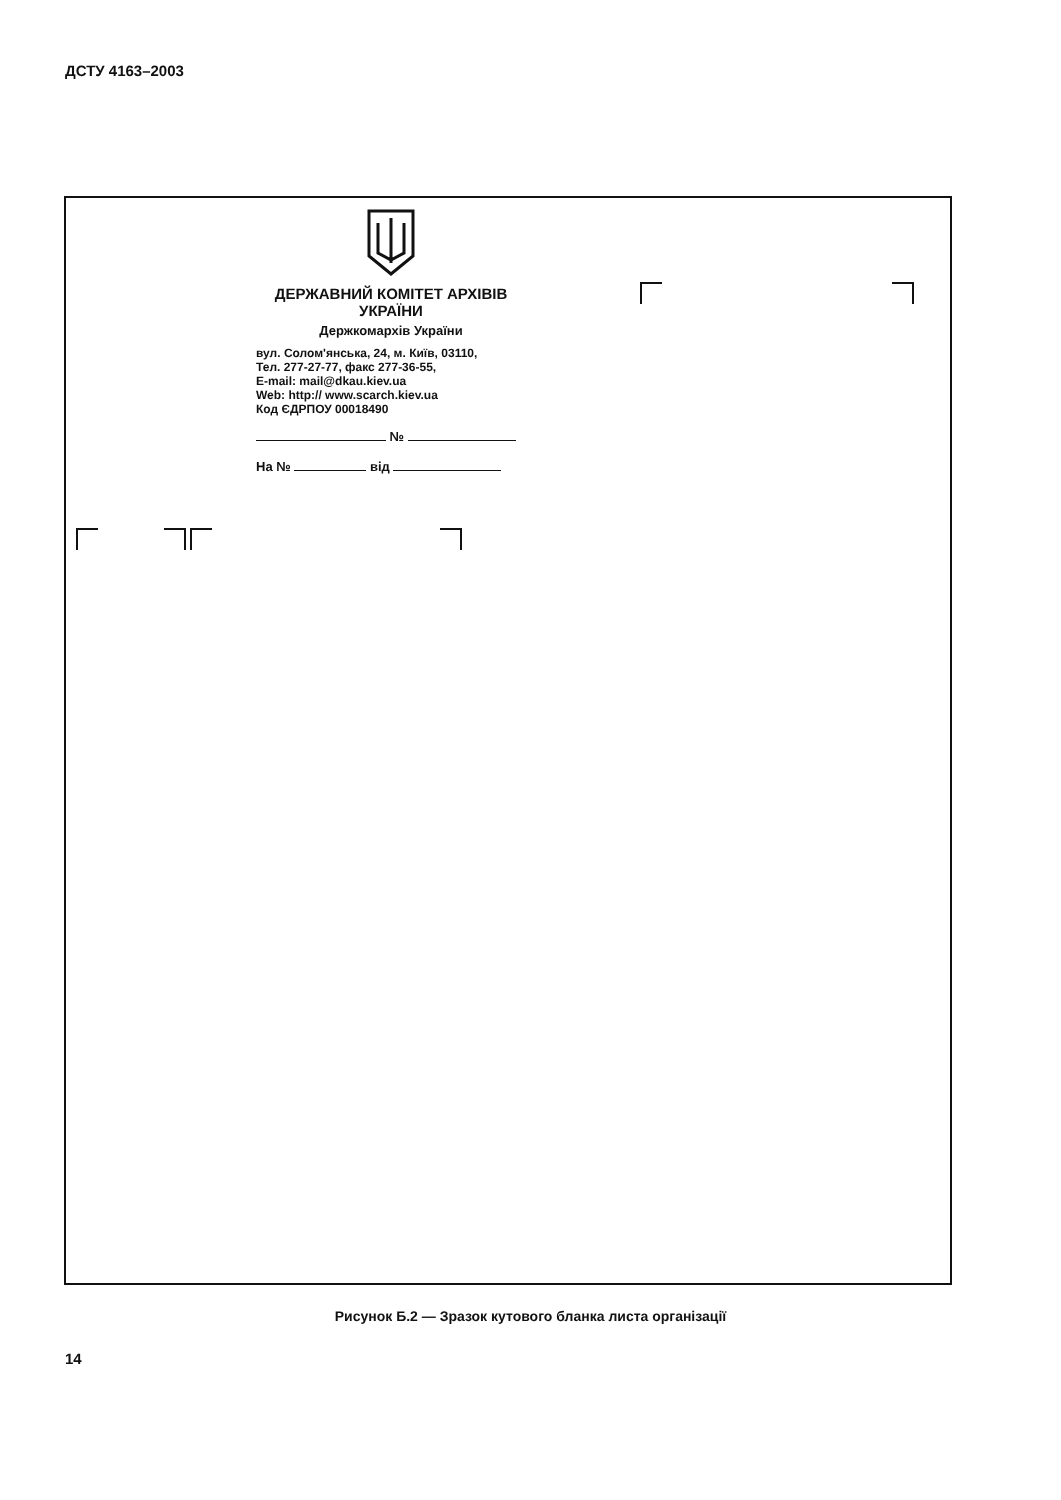ДСТУ 4163–2003
ДЕРЖАВНИЙ КОМІТЕТ АРХІВІВ УКРАЇНИ
Держкомархів України
вул. Солом'янська, 24, м. Київ, 03110,
Тел. 277-27-77, факс 277-36-55,
E-mail: mail@dkau.kiev.ua
Web: http:// www.scarch.kiev.ua
Код ЄДРПОУ 00018490
№
На № від
Рисунок Б.2 — Зразок кутового бланка листа організації
14